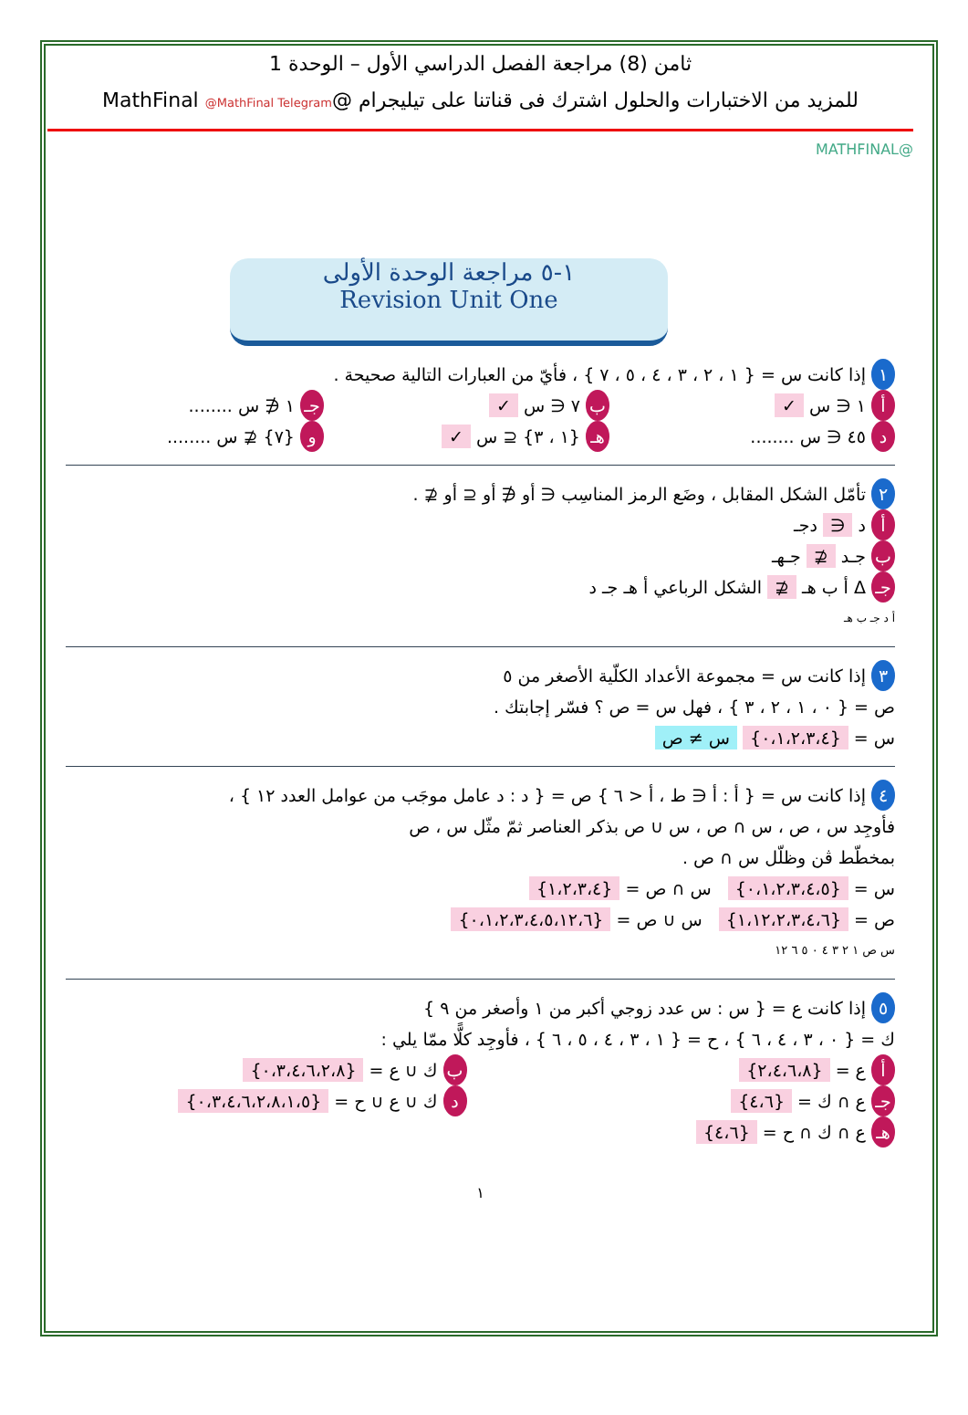ثامن (8) مراجعة الفصل الدراسي الأول – الوحدة 1
للمزيد من الاختبارات والحلول اشترك فى قناتنا على تيليجرام @MathFinal @MathFinal Telegram
@MATHFINAL
١-٥ مراجعة الوحدة الأولى
Revision Unit One
١ إذا كانت س = { ١ ، ٢ ، ٣ ، ٤ ، ٥ ، ٧ } ، فأيّ من العبارات التالية صحيحة .
أ ١ ∈ س ✓ ب ٧ ∈ س ✓ جـ ١ ∉ س ........
د ٤٥ ∈ س ........ هـ {١ ، ٣} ⊆ س ✓ و {٧} ⊈ س ........
٢ تأمّل الشكل المقابل ، وضَع الرمز المناسِب ∈ أو ∉ أو ⊆ أو ⊈ .
أ د ∈ دجـ
ب جـد ⊈ جـهـ
جـ Δ أ ب هـ ⊈ الشكل الرباعي أ هـ جـ د
أ د جـ ب هـ
٣ إذا كانت س = مجموعة الأعداد الكلّية الأصغر من ٥
ص = { ٠ ، ١ ، ٢ ، ٣ } ، فهل س = ص ؟ فسّر إجابتك .
س = {٠،١،٢،٣،٤} س ≠ ص
٤ إذا كانت س = { أ : أ ∈ ط ، أ < ٦ } ص = { د : د عامل موجَب من عوامل العدد ١٢ } ،
فأوجِد س ، ص ، س ∩ ص ، س ∪ ص بذكر العناصر ثمّ مثّل س ، ص
بمخطّط ڤن وظلّل س ∩ ص .
س = {٠،١،٢،٣،٤،٥} س ∩ ص = {١،٢،٣،٤}
ص = {١،١٢،٢،٣،٤،٦} س ∪ ص = {٠،١،٢،٣،٤،٥،١٢،٦}
س ص ١ ٢ ٣ ٤ ٠ ٥ ٦ ١٢
٥ إذا كانت ع = { س : س عدد زوجي أكبر من ١ وأصغر من ٩ }
ك = { ٠ ، ٣ ، ٤ ، ٦ } ، ح = { ١ ، ٣ ، ٤ ، ٥ ، ٦ } ، فأوجِد كلًّا ممّا يلي :
أ ع = {٢،٤،٦،٨} ب ك ∪ ع = {٠،٣،٤،٦،٢،٨}
جـ ع ∩ ك = {٤،٦} د ك ∪ ع ∪ ح = {٠،٣،٤،٦،٢،٨،١،٥}
هـ ع ∩ ك ∩ ح = {٤،٦}
١